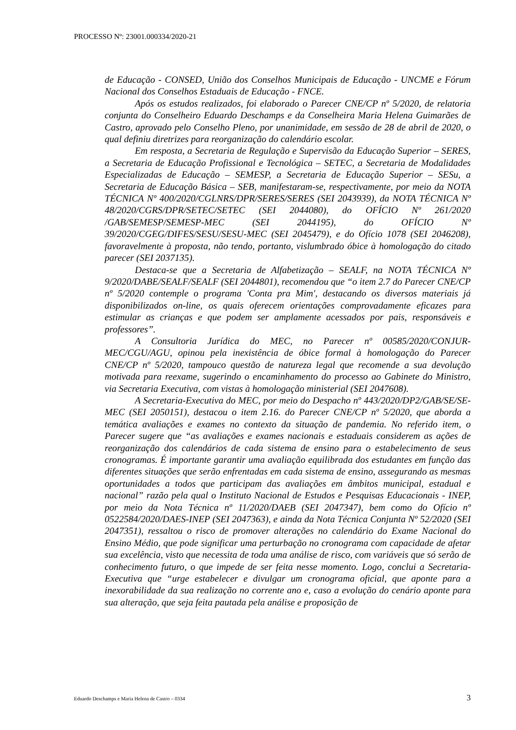PROCESSO Nº: 23001.000334/2020-21
de Educação - CONSED, União dos Conselhos Municipais de Educação - UNCME e Fórum Nacional dos Conselhos Estaduais de Educação - FNCE.
Após os estudos realizados, foi elaborado o Parecer CNE/CP nº 5/2020, de relatoria conjunta do Conselheiro Eduardo Deschamps e da Conselheira Maria Helena Guimarães de Castro, aprovado pelo Conselho Pleno, por unanimidade, em sessão de 28 de abril de 2020, o qual definiu diretrizes para reorganização do calendário escolar.
Em resposta, a Secretaria de Regulação e Supervisão da Educação Superior – SERES, a Secretaria de Educação Profissional e Tecnológica – SETEC, a Secretaria de Modalidades Especializadas de Educação – SEMESP, a Secretaria de Educação Superior – SESu, a Secretaria de Educação Básica – SEB, manifestaram-se, respectivamente, por meio da NOTA TÉCNICA Nº 400/2020/CGLNRS/DPR/SERES/SERES (SEI 2043939), da NOTA TÉCNICA Nº 48/2020/CGRS/DPR/SETEC/SETEC (SEI 2044080), do OFÍCIO Nº 261/2020 /GAB/SEMESP/SEMESP-MEC (SEI 2044195), do OFÍCIO Nº 39/2020/CGEG/DIFES/SESU/SESU-MEC (SEI 2045479), e do Ofício 1078 (SEI 2046208), favoravelmente à proposta, não tendo, portanto, vislumbrado óbice à homologação do citado parecer (SEI 2037135).
Destaca-se que a Secretaria de Alfabetização – SEALF, na NOTA TÉCNICA Nº 9/2020/DABE/SEALF/SEALF (SEI 2044801), recomendou que “o item 2.7 do Parecer CNE/CP nº 5/2020 contemple o programa 'Conta pra Mim', destacando os diversos materiais já disponibilizados on-line, os quais oferecem orientações comprovadamente eficazes para estimular as crianças e que podem ser amplamente acessados por pais, responsáveis e professores”.
A Consultoria Jurídica do MEC, no Parecer nº 00585/2020/CONJUR-MEC/CGU/AGU, opinou pela inexistência de óbice formal à homologação do Parecer CNE/CP nº 5/2020, tampouco questão de natureza legal que recomende a sua devolução motivada para reexame, sugerindo o encaminhamento do processo ao Gabinete do Ministro, via Secretaria Executiva, com vistas à homologação ministerial (SEI 2047608).
A Secretaria-Executiva do MEC, por meio do Despacho nº 443/2020/DP2/GAB/SE/SE-MEC (SEI 2050151), destacou o item 2.16. do Parecer CNE/CP nº 5/2020, que aborda a temática avaliações e exames no contexto da situação de pandemia. No referido item, o Parecer sugere que “as avaliações e exames nacionais e estaduais considerem as ações de reorganização dos calendários de cada sistema de ensino para o estabelecimento de seus cronogramas. É importante garantir uma avaliação equilibrada dos estudantes em função das diferentes situações que serão enfrentadas em cada sistema de ensino, assegurando as mesmas oportunidades a todos que participam das avaliações em âmbitos municipal, estadual e nacional” razão pela qual o Instituto Nacional de Estudos e Pesquisas Educacionais - INEP, por meio da Nota Técnica nº 11/2020/DAEB (SEI 2047347), bem como do Ofício nº 0522584/2020/DAES-INEP (SEI 2047363), e ainda da Nota Técnica Conjunta Nº 52/2020 (SEI 2047351), ressaltou o risco de promover alterações no calendário do Exame Nacional do Ensino Médio, que pode significar uma perturbação no cronograma com capacidade de afetar sua excelência, visto que necessita de toda uma análise de risco, com variáveis que só serão de conhecimento futuro, o que impede de ser feita nesse momento. Logo, conclui a Secretaria-Executiva que “urge estabelecer e divulgar um cronograma oficial, que aponte para a inexorabilidade da sua realização no corrente ano e, caso a evolução do cenário aponte para sua alteração, que seja feita pautada pela análise e proposição de
Eduardo Deschamps e Maria Helena de Castro – 0334 3